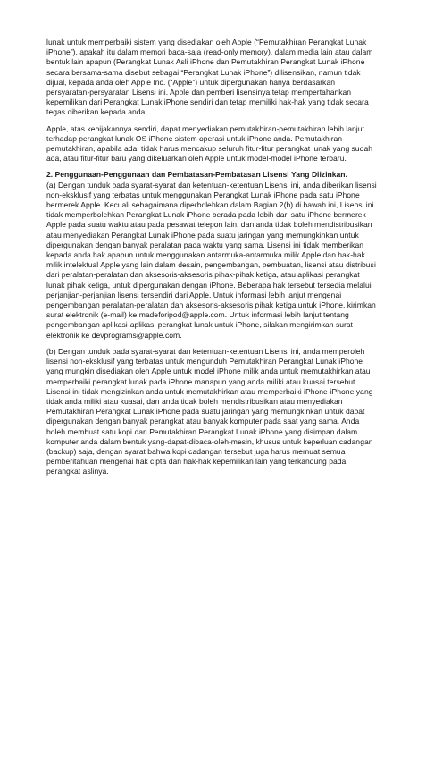lunak untuk memperbaiki sistem yang disediakan oleh Apple (“Pemutakhiran Perangkat Lunak iPhone”), apakah itu dalam memori baca-saja (read-only memory), dalam media lain atau dalam bentuk lain apapun (Perangkat Lunak Asli iPhone dan Pemutakhiran Perangkat Lunak iPhone secara bersama-sama disebut sebagai “Perangkat Lunak iPhone”) dilisensikan, namun tidak dijual, kepada anda oleh Apple Inc. (“Apple”) untuk dipergunakan hanya berdasarkan persyaratan-persyaratan Lisensi ini. Apple dan pemberi lisensinya tetap mempertahankan kepemilikan dari Perangkat Lunak iPhone sendiri dan tetap memiliki hak-hak yang tidak secara tegas diberikan kepada anda.
Apple, atas kebijakannya sendiri, dapat menyediakan pemutakhiran-pemutakhiran lebih lanjut terhadap perangkat lunak OS iPhone sistem operasi untuk iPhone anda. Pemutakhiran-pemutakhiran, apabila ada, tidak harus mencakup seluruh fitur-fitur perangkat lunak yang sudah ada, atau fitur-fitur baru yang dikeluarkan oleh Apple untuk model-model iPhone terbaru.
2. Penggunaan-Penggunaan dan Pembatasan-Pembatasan Lisensi Yang Diizinkan.
(a) Dengan tunduk pada syarat-syarat dan ketentuan-ketentuan Lisensi ini, anda diberikan lisensi non-eksklusif yang terbatas untuk menggunakan Perangkat Lunak iPhone pada satu iPhone bermerek Apple. Kecuali sebagaimana diperbolehkan dalam Bagian 2(b) di bawah ini, Lisensi ini tidak memperbolehkan Perangkat Lunak iPhone berada pada lebih dari satu iPhone bermerek Apple pada suatu waktu atau pada pesawat telepon lain, dan anda tidak boleh mendistribusikan atau menyediakan Perangkat Lunak iPhone pada suatu jaringan yang memungkinkan untuk dipergunakan dengan banyak peralatan pada waktu yang sama. Lisensi ini tidak memberikan kepada anda hak apapun untuk menggunakan antarmuka-antarmuka milik Apple dan hak-hak milik intelektual Apple yang lain dalam desain, pengembangan, pembuatan, lisensi atau distribusi dari peralatan-peralatan dan aksesoris-aksesoris pihak-pihak ketiga, atau aplikasi perangkat lunak pihak ketiga, untuk dipergunakan dengan iPhone. Beberapa hak tersebut tersedia melalui perjanjian-perjanjian lisensi tersendiri dari Apple. Untuk informasi lebih lanjut mengenai pengembangan peralatan-peralatan dan aksesoris-aksesoris pihak ketiga untuk iPhone, kirimkan surat elektronik (e-mail) ke madeforipod@apple.com. Untuk informasi lebih lanjut tentang pengembangan aplikasi-aplikasi perangkat lunak untuk iPhone, silakan mengirimkan surat elektronik ke devprograms@apple.com.
(b) Dengan tunduk pada syarat-syarat dan ketentuan-ketentuan Lisensi ini, anda memperoleh lisensi non-eksklusif yang terbatas untuk mengunduh Pemutakhiran Perangkat Lunak iPhone yang mungkin disediakan oleh Apple untuk model iPhone milik anda untuk memutakhirkan atau memperbaiki perangkat lunak pada iPhone manapun yang anda miliki atau kuasai tersebut. Lisensi ini tidak mengizinkan anda untuk memutakhirkan atau memperbaiki iPhone-iPhone yang tidak anda miliki atau kuasai, dan anda tidak boleh mendistribusikan atau menyediakan Pemutakhiran Perangkat Lunak iPhone pada suatu jaringan yang memungkinkan untuk dapat dipergunakan dengan banyak perangkat atau banyak komputer pada saat yang sama. Anda boleh membuat satu kopi dari Pemutakhiran Perangkat Lunak iPhone yang disimpan dalam komputer anda dalam bentuk yang-dapat-dibaca-oleh-mesin, khusus untuk keperluan cadangan (backup) saja, dengan syarat bahwa kopi cadangan tersebut juga harus memuat semua pemberitahuan mengenai hak cipta dan hak-hak kepemilikan lain yang terkandung pada perangkat aslinya.